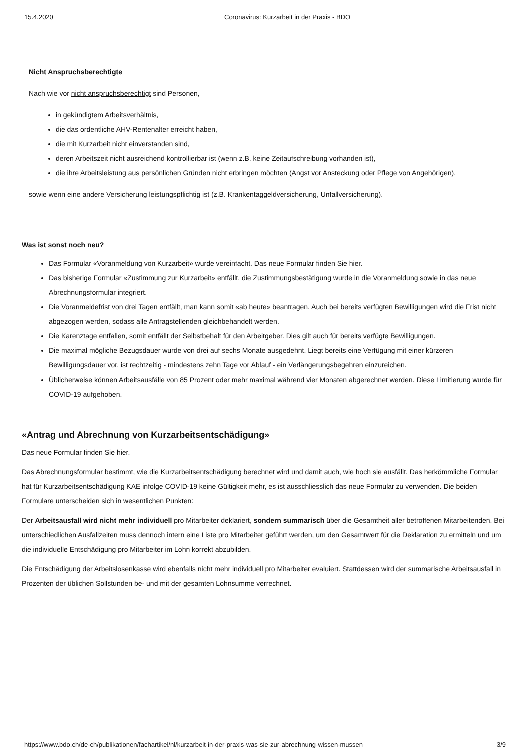15.4.2020 Coronavirus: Kurzarbeit in der Praxis - BDO
Nicht Anspruchsberechtigte
Nach wie vor nicht anspruchsberechtigt sind Personen,
in gekündigtem Arbeitsverhältnis,
die das ordentliche AHV-Rentenalter erreicht haben,
die mit Kurzarbeit nicht einverstanden sind,
deren Arbeitszeit nicht ausreichend kontrollierbar ist (wenn z.B. keine Zeitaufschreibung vorhanden ist),
die ihre Arbeitsleistung aus persönlichen Gründen nicht erbringen möchten (Angst vor Ansteckung oder Pflege von Angehörigen),
sowie wenn eine andere Versicherung leistungspflichtig ist (z.B. Krankentaggeldversicherung, Unfallversicherung).
Was ist sonst noch neu?
Das Formular «Voranmeldung von Kurzarbeit» wurde vereinfacht. Das neue Formular finden Sie hier.
Das bisherige Formular «Zustimmung zur Kurzarbeit» entfällt, die Zustimmungsbestätigung wurde in die Voranmeldung sowie in das neue Abrechnungsformular integriert.
Die Voranmeldefrist von drei Tagen entfällt, man kann somit «ab heute» beantragen. Auch bei bereits verfügten Bewilligungen wird die Frist nicht abgezogen werden, sodass alle Antragstellenden gleichbehandelt werden.
Die Karenztage entfallen, somit entfällt der Selbstbehalt für den Arbeitgeber. Dies gilt auch für bereits verfügte Bewilligungen.
Die maximal mögliche Bezugsdauer wurde von drei auf sechs Monate ausgedehnt. Liegt bereits eine Verfügung mit einer kürzeren Bewilligungsdauer vor, ist rechtzeitig - mindestens zehn Tage vor Ablauf - ein Verlängerungsbegehren einzureichen.
Üblicherweise können Arbeitsausfälle von 85 Prozent oder mehr maximal während vier Monaten abgerechnet werden. Diese Limitierung wurde für COVID-19 aufgehoben.
«Antrag und Abrechnung von Kurzarbeitsentschädigung»
Das neue Formular finden Sie hier.
Das Abrechnungsformular bestimmt, wie die Kurzarbeitsentschädigung berechnet wird und damit auch, wie hoch sie ausfällt. Das herkömmliche Formular hat für Kurzarbeitsentschädigung KAE infolge COVID-19 keine Gültigkeit mehr, es ist ausschliesslich das neue Formular zu verwenden. Die beiden Formulare unterscheiden sich in wesentlichen Punkten:
Der Arbeitsausfall wird nicht mehr individuell pro Mitarbeiter deklariert, sondern summarisch über die Gesamtheit aller betroffenen Mitarbeitenden. Bei unterschiedlichen Ausfallzeiten muss dennoch intern eine Liste pro Mitarbeiter geführt werden, um den Gesamtwert für die Deklaration zu ermitteln und um die individuelle Entschädigung pro Mitarbeiter im Lohn korrekt abzubilden.
Die Entschädigung der Arbeitslosenkasse wird ebenfalls nicht mehr individuell pro Mitarbeiter evaluiert. Stattdessen wird der summarische Arbeitsausfall in Prozenten der üblichen Sollstunden be- und mit der gesamten Lohnsumme verrechnet.
https://www.bdo.ch/de-ch/publikationen/fachartikel/nl/kurzarbeit-in-der-praxis-was-sie-zur-abrechnung-wissen-mussen 3/9